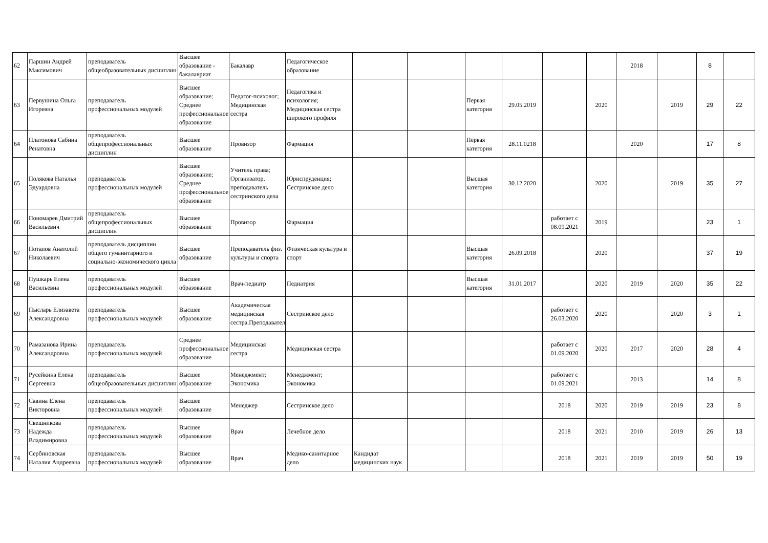| 62 | Паршин Андрей Максимович | преподаватель общеобразовательных дисциплин | Высшее образование - бакалавриат | Бакалавр | Педагогическое образование | | | | | | | 2018 | | 8 | |
| 63 | Первушина Ольга Игоревна | преподаватель профессиональных модулей | Высшее образование; Среднее профессиональное образование | Педагог-психолог; Медицинская сестра | Педагогика и психология; Медицинская сестра широкого профиля | | | Первая категория | 29.05.2019 | | 2020 | | 2019 | 29 | 22 |
| 64 | Платонова Сабина Ренатовна | преподаватель общепрофессиональных дисциплин | Высшее образование | Провизор | Фармация | | | Первая категория | 28.11.0218 | | | 2020 | | 17 | 8 |
| 65 | Полякова Наталья Эдуардовна | преподаватель профессиональных модулей | Высшее образование; Среднее профессиональное образование | Учитель права; Организатор, преподаватель сестринского дела | Юриспруденция; Сестринское дело | | | Высшая категория | 30.12.2020 | | 2020 | | 2019 | 35 | 27 |
| 66 | Пономарев Дмитрий Васильевич | преподаватель общепрофессиональных дисциплин | Высшее образование | Провизор | Фармация | | | | | работает с 08.09.2021 | 2019 | | | 23 | 1 |
| 67 | Потапов Анатолий Николаевич | преподаватель дисциплин общего гуманитарного и социально-экономического цикла | Высшее образование | Преподаватель физ. культуры и спорта | Физическая культура и спорт | | | Высшая категория | 26.09.2018 | | 2020 | | | 37 | 19 |
| 68 | Пушкарь Елена Васильевна | преподаватель профессиональных модулей | Высшее образование | Врач-педиатр | Педиатрия | | | Высшая категория | 31.01.2017 | | 2020 | 2019 | 2020 | 35 | 22 |
| 69 | Пысларь Елизавета Александровна | преподаватель профессиональных модулей | Высшее образование | Академическая медицинская сестра.Преподаватель. | Сестринское дело | | | | | работает с 26.03.2020 | 2020 | | 2020 | 3 | 1 |
| 70 | Рамазанова Ирина Александровна | преподаватель профессиональных модулей | Среднее профессиональное образование | Медицинская сестра | Медицинская сестра | | | | | работает с 01.09.2020 | 2020 | 2017 | 2020 | 28 | 4 |
| 71 | Русейкина Елена Сергеевна | преподаватель общеобразовательных дисциплин | Высшее образование | Менеджмент; Экономика | Менеджмент; Экономика | | | | | работает с 01.09.2021 | | 2013 | | 14 | 8 |
| 72 | Савина Елена Викторовна | преподаватель профессиональных модулей | Высшее образование | Менеджер | Сестринское дело | | | | | 2018 | 2020 | 2019 | 2019 | 23 | 8 |
| 73 | Свешникова Надежда Владимировна | преподаватель профессиональных модулей | Высшее образование | Врач | Лечебное дело | | | | | 2018 | 2021 | 2010 | 2019 | 26 | 13 |
| 74 | Сербиновская Наталия Андреевна | преподаватель профессиональных модулей | Высшее образование | Врач | Медико-санитарное дело | Кандидат медицинских наук | | | | 2018 | 2021 | 2019 | 2019 | 50 | 19 |